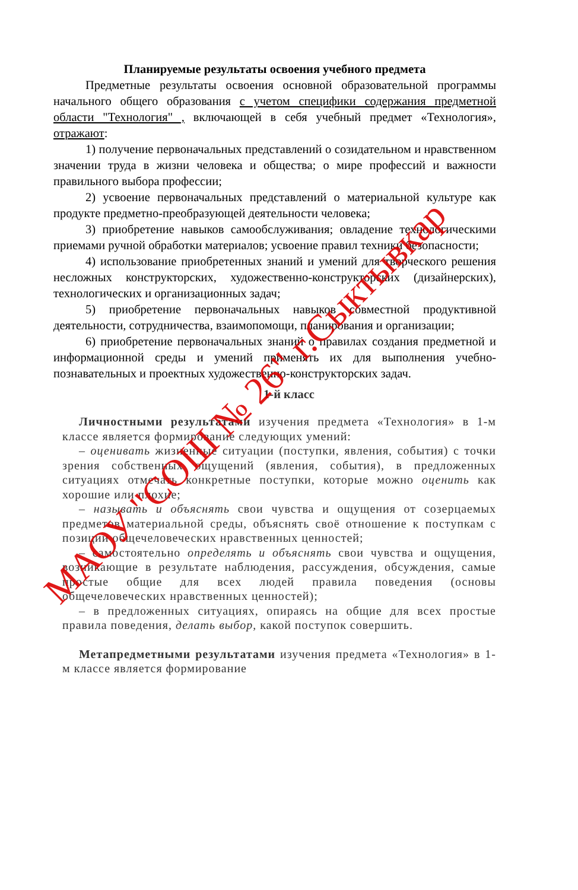Планируемые результаты освоения учебного предмета
Предметные результаты освоения основной образовательной программы начального общего образования с учетом специфики содержания предметной области "Технология" , включающей в себя учебный предмет «Технология», отражают:
1) получение первоначальных представлений о созидательном и нравственном значении труда в жизни человека и общества; о мире профессий и важности правильного выбора профессии;
2) усвоение первоначальных представлений о материальной культуре как продукте предметно-преобразующей деятельности человека;
3) приобретение навыков самообслуживания; овладение технологическими приемами ручной обработки материалов; усвоение правил техники безопасности;
4) использование приобретенных знаний и умений для творческого решения несложных конструкторских, художественно-конструкторских (дизайнерских), технологических и организационных задач;
5) приобретение первоначальных навыков совместной продуктивной деятельности, сотрудничества, взаимопомощи, планирования и организации;
6) приобретение первоначальных знаний о правилах создания предметной и информационной среды и умений применять их для выполнения учебно-познавательных и проектных художественно-конструкторских задач.
1-й класс
Личностными результатами изучения предмета «Технология» в 1-м классе является формирование следующих умений:
– оценивать жизненные ситуации (поступки, явления, события) с точки зрения собственных ощущений (явления, события), в предложенных ситуациях отмечать конкретные поступки, которые можно оценить как хорошие или плохие;
– называть и объяснять свои чувства и ощущения от созерцаемых предметов материальной среды, объяснять своё отношение к поступкам с позиции общечеловеческих нравственных ценностей;
– самостоятельно определять и объяснять свои чувства и ощущения, возникающие в результате наблюдения, рассуждения, обсуждения, самые простые общие для всех людей правила поведения (основы общечеловеческих нравственных ценностей);
– в предложенных ситуациях, опираясь на общие для всех простые правила поведения, делать выбор, какой поступок совершить.
Метапредметными результатами изучения предмета «Технология» в 1-м классе является формирование
МАОУ "СОШ № 26" г.Сыктывкар